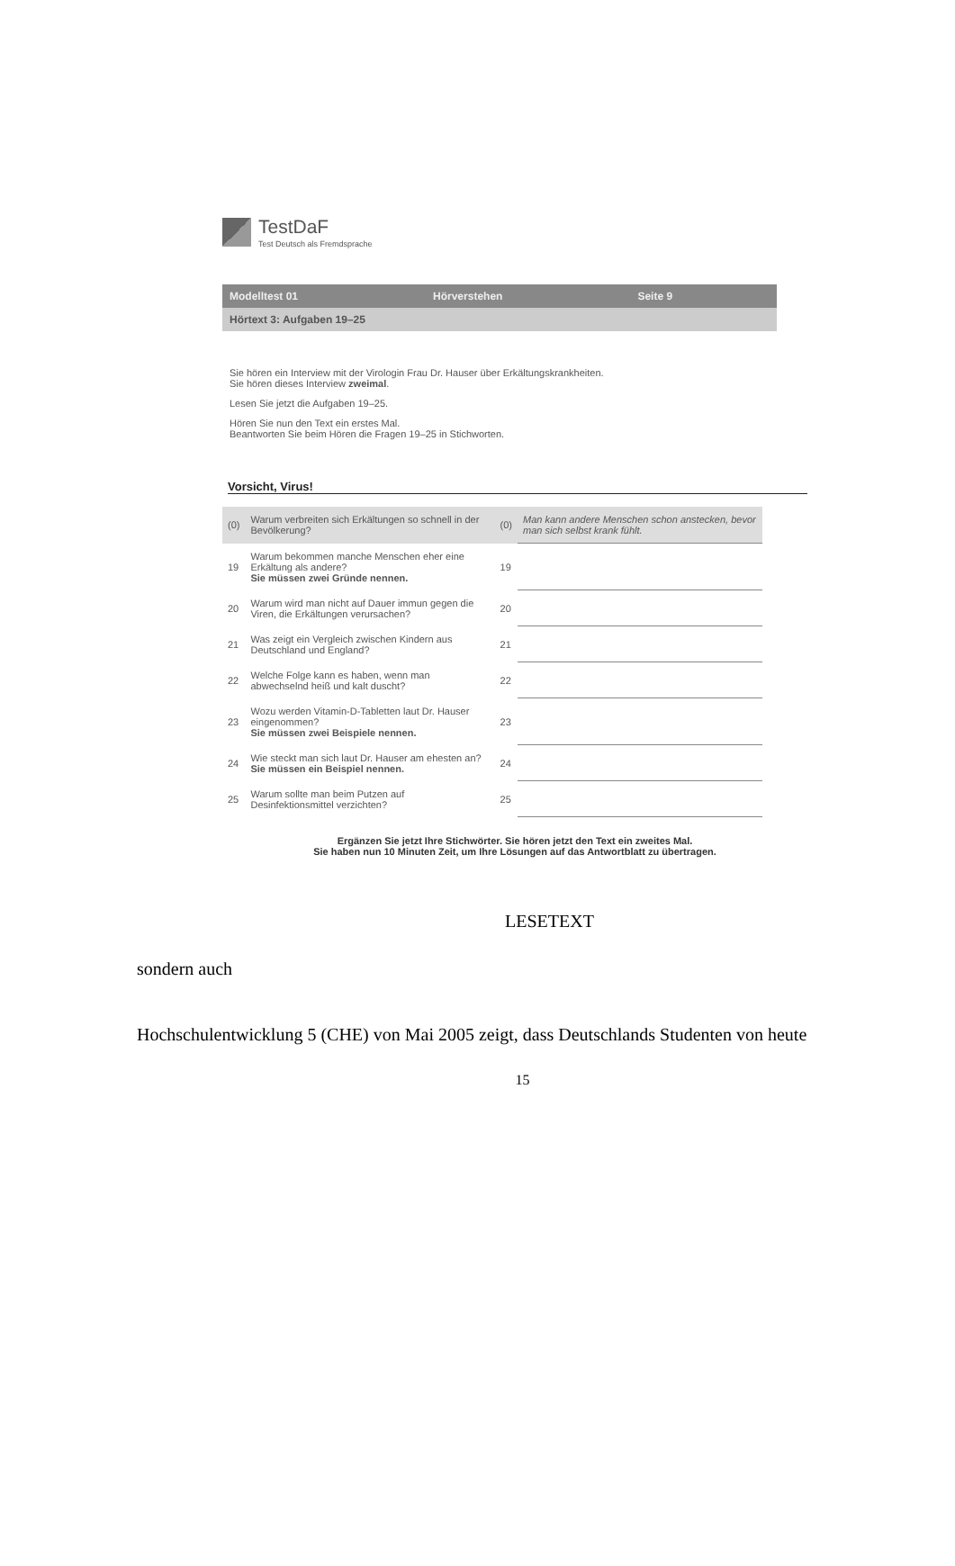TestDaF
Test Deutsch als Fremdsprache
Modelltest 01 Hörverstehen Seite 9
Hörtext 3: Aufgaben 19–25
Sie hören ein Interview mit der Virologin Frau Dr. Hauser über Erkältungskrankheiten.
Sie hören dieses Interview zweimal.
Lesen Sie jetzt die Aufgaben 19–25.
Hören Sie nun den Text ein erstes Mal.
Beantworten Sie beim Hören die Fragen 19–25 in Stichworten.
Vorsicht, Virus!
| (0) | Warum verbreiten sich Erkältungen so schnell in der Bevölkerung? | (0) | Man kann andere Menschen schon anstecken, bevor man sich selbst krank fühlt. |
| 19 | Warum bekommen manche Menschen eher eine Erkältung als andere? Sie müssen zwei Gründe nennen. | 19 | |
| 20 | Warum wird man nicht auf Dauer immun gegen die Viren, die Erkältungen verursachen? | 20 | |
| 21 | Was zeigt ein Vergleich zwischen Kindern aus Deutschland und England? | 21 | |
| 22 | Welche Folge kann es haben, wenn man abwechselnd heiß und kalt duscht? | 22 | |
| 23 | Wozu werden Vitamin-D-Tabletten laut Dr. Hauser eingenommen? Sie müssen zwei Beispiele nennen. | 23 | |
| 24 | Wie steckt man sich laut Dr. Hauser am ehesten an? Sie müssen ein Beispiel nennen. | 24 | |
| 25 | Warum sollte man beim Putzen auf Desinfektionsmittel verzichten? | 25 | |
Ergänzen Sie jetzt Ihre Stichwörter. Sie hören jetzt den Text ein zweites Mal.
Sie haben nun 10 Minuten Zeit, um Ihre Lösungen auf das Antwortblatt zu übertragen.
LESETEXT
sondern auch
Hochschulentwicklung 5 (CHE) von Mai 2005 zeigt, dass Deutschlands Studenten von heute
15